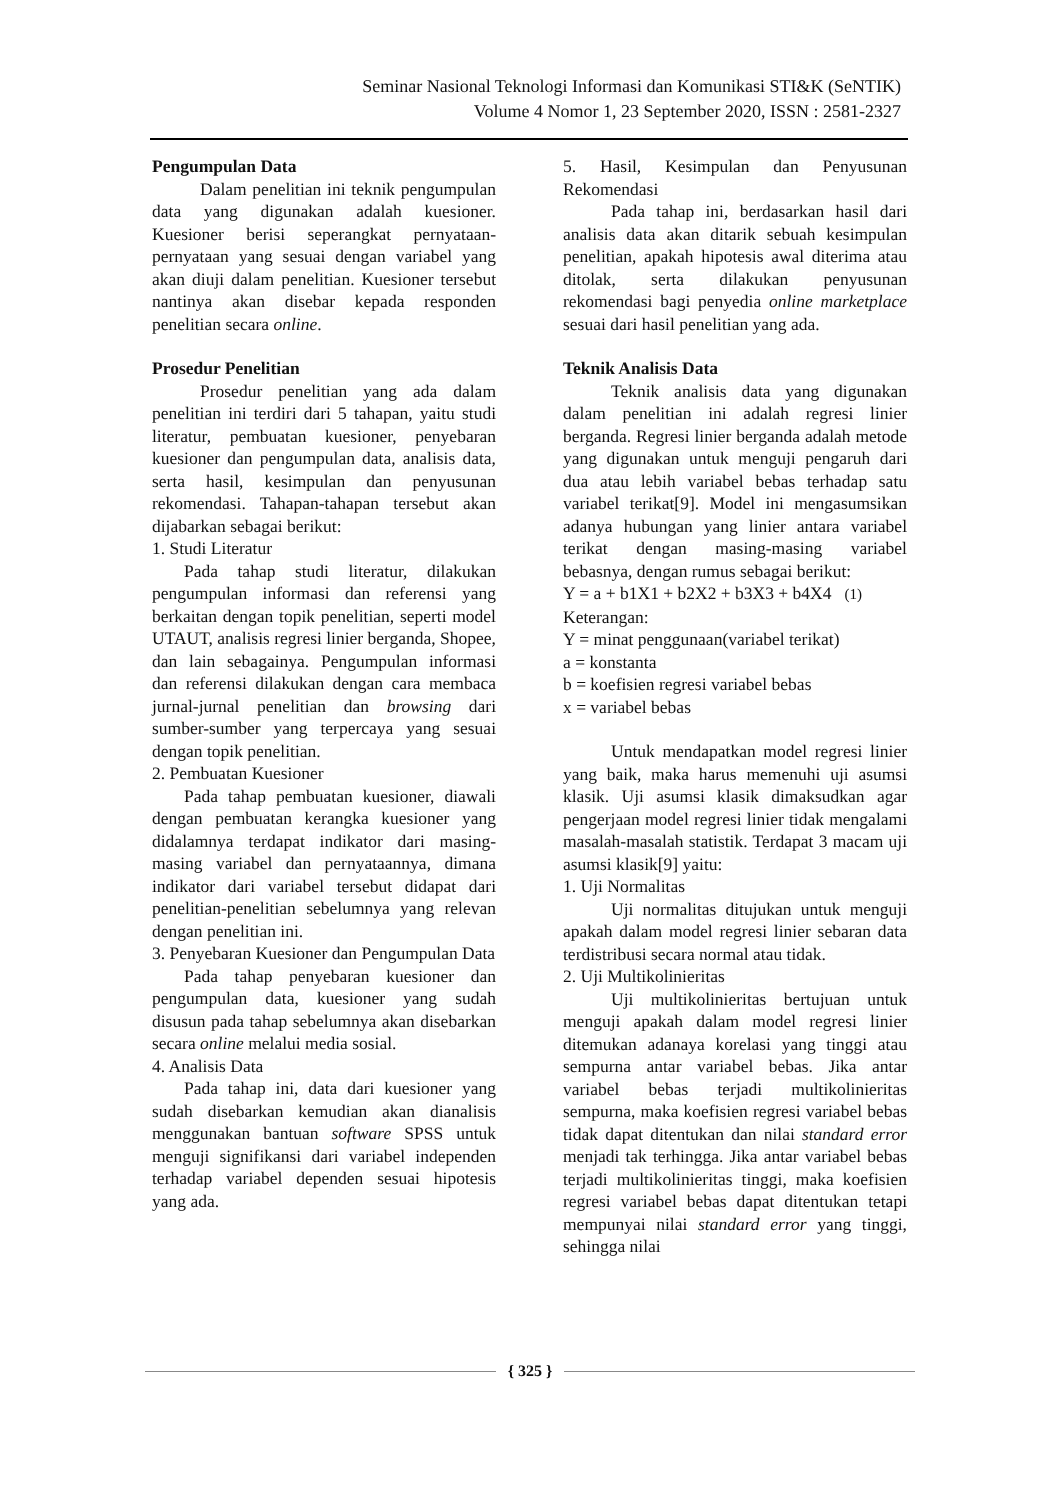Seminar Nasional Teknologi Informasi dan Komunikasi STI&K (SeNTIK)
Volume 4 Nomor 1, 23 September 2020, ISSN : 2581-2327
Pengumpulan Data
Dalam penelitian ini teknik pengumpulan data yang digunakan adalah kuesioner. Kuesioner berisi seperangkat pernyataan-pernyataan yang sesuai dengan variabel yang akan diuji dalam penelitian. Kuesioner tersebut nantinya akan disebar kepada responden penelitian secara online.
Prosedur Penelitian
Prosedur penelitian yang ada dalam penelitian ini terdiri dari 5 tahapan, yaitu studi literatur, pembuatan kuesioner, penyebaran kuesioner dan pengumpulan data, analisis data, serta hasil, kesimpulan dan penyusunan rekomendasi. Tahapan-tahapan tersebut akan dijabarkan sebagai berikut:
1. Studi Literatur
Pada tahap studi literatur, dilakukan pengumpulan informasi dan referensi yang berkaitan dengan topik penelitian, seperti model UTAUT, analisis regresi linier berganda, Shopee, dan lain sebagainya. Pengumpulan informasi dan referensi dilakukan dengan cara membaca jurnal-jurnal penelitian dan browsing dari sumber-sumber yang terpercaya yang sesuai dengan topik penelitian.
2. Pembuatan Kuesioner
Pada tahap pembuatan kuesioner, diawali dengan pembuatan kerangka kuesioner yang didalamnya terdapat indikator dari masing-masing variabel dan pernyataannya, dimana indikator dari variabel tersebut didapat dari penelitian-penelitian sebelumnya yang relevan dengan penelitian ini.
3. Penyebaran Kuesioner dan Pengumpulan Data
Pada tahap penyebaran kuesioner dan pengumpulan data, kuesioner yang sudah disusun pada tahap sebelumnya akan disebarkan secara online melalui media sosial.
4. Analisis Data
Pada tahap ini, data dari kuesioner yang sudah disebarkan kemudian akan dianalisis menggunakan bantuan software SPSS untuk menguji signifikansi dari variabel independen terhadap variabel dependen sesuai hipotesis yang ada.
5. Hasil, Kesimpulan dan Penyusunan Rekomendasi
Pada tahap ini, berdasarkan hasil dari analisis data akan ditarik sebuah kesimpulan penelitian, apakah hipotesis awal diterima atau ditolak, serta dilakukan penyusunan rekomendasi bagi penyedia online marketplace sesuai dari hasil penelitian yang ada.
Teknik Analisis Data
Teknik analisis data yang digunakan dalam penelitian ini adalah regresi linier berganda. Regresi linier berganda adalah metode yang digunakan untuk menguji pengaruh dari dua atau lebih variabel bebas terhadap satu variabel terikat[9]. Model ini mengasumsikan adanya hubungan yang linier antara variabel terikat dengan masing-masing variabel bebasnya, dengan rumus sebagai berikut:
Y = a + b1X1 + b2X2 + b3X3 + b4X4 (1)
Keterangan:
Y = minat penggunaan(variabel terikat)
a = konstanta
b = koefisien regresi variabel bebas
x = variabel bebas
Untuk mendapatkan model regresi linier yang baik, maka harus memenuhi uji asumsi klasik. Uji asumsi klasik dimaksudkan agar pengerjaan model regresi linier tidak mengalami masalah-masalah statistik. Terdapat 3 macam uji asumsi klasik[9] yaitu:
1. Uji Normalitas
Uji normalitas ditujukan untuk menguji apakah dalam model regresi linier sebaran data terdistribusi secara normal atau tidak.
2. Uji Multikolinieritas
Uji multikolinieritas bertujuan untuk menguji apakah dalam model regresi linier ditemukan adanaya korelasi yang tinggi atau sempurna antar variabel bebas. Jika antar variabel bebas terjadi multikolinieritas sempurna, maka koefisien regresi variabel bebas tidak dapat ditentukan dan nilai standard error menjadi tak terhingga. Jika antar variabel bebas terjadi multikolinieritas tinggi, maka koefisien regresi variabel bebas dapat ditentukan tetapi mempunyai nilai standard error yang tinggi, sehingga nilai
{ 325 }